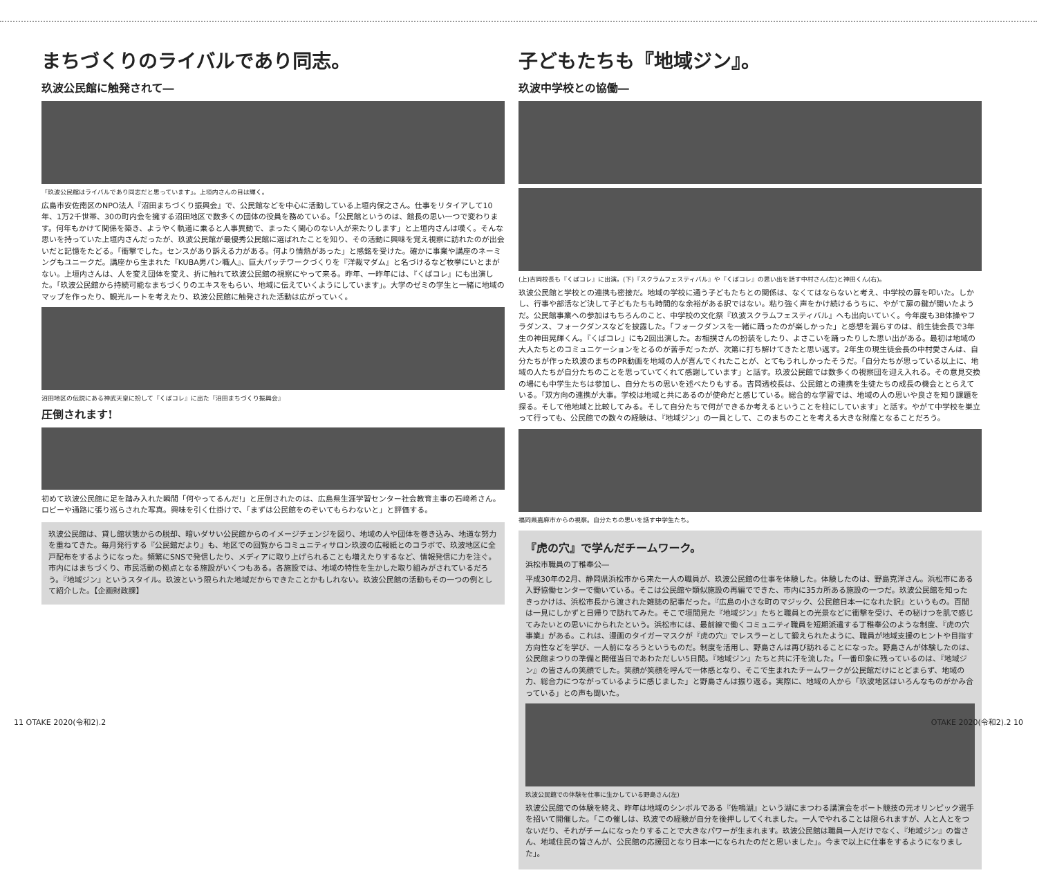まちづくりのライバルであり同志。
玖波公民館に触発されて―
「玖波公民館はライバルであり同志だと思っています」。上垣内さんの目は輝く。
広島市安佐南区のNPO法人『沼田まちづくり振興会』で、公民館などを中心に活動している上垣内保之さん。仕事をリタイアして10年、1万2千世帯、30の町内会を擁する沼田地区で数多くの団体の役員を務めている。「公民館というのは、館長の思い一つで変わります。何年もかけて関係を築き、ようやく軌道に乗ると人事異動で、まったく関心のない人が来たりします」と上垣内さんは嘆く。そんな思いを持っていた上垣内さんだったが、玖波公民館が最優秀公民館に選ばれたことを知り、その活動に興味を覚え視察に訪れたのが出会いだと記憶をたどる。「衝撃でした。センスがあり訴える力がある。何より情熱があった」と感銘を受けた。確かに事業や講座のネーミングもユニークだ。講座から生まれた『KUBA男パン職人』、巨大パッチワークづくりを『洋裁マダム』と名づけるなど枚挙にいとまがない。上垣内さんは、人を変え団体を変え、折に触れて玖波公民館の視察にやって来る。昨年、一昨年には、『くばコレ』にも出演した。「玖波公民館から持続可能なまちづくりのエキスをもらい、地域に伝えていくようにしています」。大学のゼミの学生と一緒に地域のマップを作ったり、観光ルートを考えたり、玖波公民館に触発された活動は広がっていく。
沼田地区の伝説にある神武天皇に扮して『くばコレ』に出た『沼田まちづくり振興会』
圧倒されます!
初めて玖波公民館に足を踏み入れた瞬間「何やってるんだ!」と圧倒されたのは、広島県生涯学習センター社会教育主事の石﨑希さん。ロビーや通路に張り巡らされた写真。興味を引く仕掛けで、「まずは公民館をのぞいてもらわないと」と評価する。
玖波公民館は、貸し館状態からの脱却、暗いダサい公民館からのイメージチェンジを図り、地域の人や団体を巻き込み、地道な努力を重ねてきた。毎月発行する『公民館だより』も、地区での回覧からコミュニティサロン玖波の広報紙とのコラボで、玖波地区に全戸配布をするようになった。頻繁にSNSで発信したり、メディアに取り上げられることも増えたりするなど、情報発信に力を注ぐ。市内にはまちづくり、市民活動の拠点となる施設がいくつもある。各施設では、地域の特性を生かした取り組みがされているだろう。『地域ジン』というスタイル。玖波という限られた地域だからできたことかもしれない。玖波公民館の活動もその一つの例として紹介した。【企画財政課】
子どもたちも『地域ジン』。
玖波中学校との協働―
(上)吉岡校長も『くばコレ』に出演。(下)『スクラムフェスティバル』や『くばコレ』の思い出を話す中村さん(左)と神田くん(右)。
玖波公民館と学校との連携も密接だ。地域の学校に通う子どもたちとの関係は、なくてはならないと考え、中学校の扉を叩いた。しかし、行事や部活など決して子どもたちも時間的な余裕がある訳ではない。粘り強く声をかけ続けるうちに、やがて扉の鍵が開いたようだ。公民館事業への参加はもちろんのこと、中学校の文化祭『玖波スクラムフェスティバル』へも出向いていく。今年度も3B体操やフラダンス、フォークダンスなどを披露した。「フォークダンスを一緒に踊ったのが楽しかった」と感想を漏らすのは、前生徒会長で3年生の神田晃輝くん。『くばコレ』にも2回出演した。お相撲さんの扮装をしたり、よさこいを踊ったりした思い出がある。最初は地域の大人たちとのコミュニケーションをとるのが苦手だったが、次第に打ち解けてきたと思い返す。2年生の現生徒会長の中村愛さんは、自分たちが作った玖波のまちのPR動画を地域の人が喜んでくれたことが、とてもうれしかったそうだ。「自分たちが思っている以上に、地域の人たちが自分たちのことを思っていてくれて感謝しています」と話す。玖波公民館では数多くの視察団を迎え入れる。その意見交換の場にも中学生たちは参加し、自分たちの思いを述べたりもする。吉岡透校長は、公民館との連携を生徒たちの成長の機会ととらえている。「双方向の連携が大事。学校は地域と共にあるのが使命だと感じている。総合的な学習では、地域の人の思いや良さを知り課題を探る。そして他地域と比較してみる。そして自分たちで何ができるか考えるということを柱にしています」と話す。やがて中学校を巣立って行っても、公民館での数々の経験は、『地域ジン』の一員として、このまちのことを考える大きな財産となることだろう。
福岡県嘉麻市からの視察。自分たちの思いを話す中学生たち。
『虎の穴』で学んだチームワーク。
浜松市職員の丁稚奉公―
平成30年の2月、静岡県浜松市から来た一人の職員が、玖波公民館の仕事を体験した。体験したのは、野島克洋さん。浜松市にある入野協働センターで働いている。そこは公民館や類似施設の再編でできた、市内に35カ所ある施設の一つだ。玖波公民館を知ったきっかけは、浜松市長から渡された雑誌の記事だった。『広島の小さな町のマジック、公民館日本一になれた訳』というもの。百聞は一見にしかずと日帰りで訪れてみた。そこで垣間見た『地域ジン』たちと職員との光景などに衝撃を受け、その秘けつを肌で感じてみたいとの思いにかられたという。浜松市には、最前線で働くコミュニティ職員を短期派遣する丁稚奉公のような制度、『虎の穴事業』がある。これは、漫画のタイガーマスクが『虎の穴』でレスラーとして鍛えられたように、職員が地域支援のヒントや目指す方向性などを学び、一人前になろうというものだ。制度を活用し、野島さんは再び訪れることになった。野島さんが体験したのは、公民館まつりの準備と開催当日であわただしい5日間。『地域ジン』たちと共に汗を流した。「一番印象に残っているのは、『地域ジン』の皆さんの笑顔でした。笑顔が笑顔を呼んで一体感となり、そこで生まれたチームワークが公民館だけにとどまらず、地域の力、総合力につながっているように感じました」と野島さんは振り返る。実際に、地域の人から「玖波地区はいろんなものがかみ合っている」との声も聞いた。
玖波公民館での体験を仕事に生かしている野島さん(左)
玖波公民館での体験を終え、昨年は地域のシンボルである『佐鳴湖』という湖にまつわる講演会をボート競技の元オリンピック選手を招いて開催した。「この催しは、玖波での経験が自分を後押ししてくれました。一人でやれることは限られますが、人と人とをつないだり、それがチームになったりすることで大きなパワーが生まれます。玖波公民館は職員一人だけでなく、『地域ジン』の皆さん、地域住民の皆さんが、公民館の応援団となり日本一になられたのだと思いました」。今まで以上に仕事をするようになりました」。
11 OTAKE 2020(令和2).2 OTAKE 2020(令和2).2 10